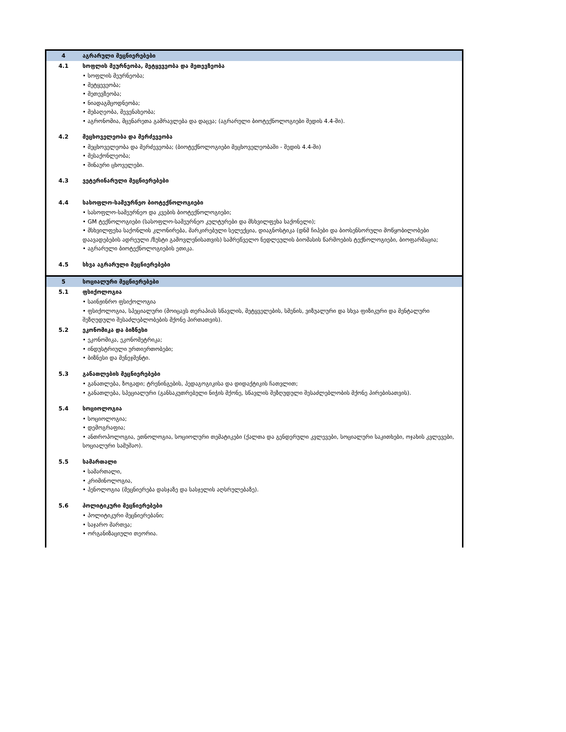| 4 | აგრარული მეცნიერებები |
| 4.1 | სოფლის მეურნეობა, მეტყევეობა და მეთევზეობა |
| | • სოფლის მეურნეობა; • მეტყევეობა; • მეთევზეობა; • ნიადაგმცოდნეობა; • მებაღეობა, მევენახეობა; • აგრონომია, მცენარეთა გამრავლება და დაცვა; (აგრარული ბიოტექნოლოგიები შედის 4.4-ში). |
| 4.2 | მეცხოველეობა და მერძევეობა |
| | • მეცხოველეობა და მერძევეობა; (ბიოტექნოლოგიები მეცხოველეობაში - შედის 4.4-ში) • მესაქონლეობა; • შინაური ცხოველები. |
| 4.3 | ვეტერინარული მეცნიერებები |
| 4.4 | სასოფლო-სამეურნეო ბიოტექნოლოგიები |
| | • სასოფლო-სამეურნეო და კვების ბიოტექნოლოგიები; • GM ტექნოლოგიები (სასოფლო-სამეურნეო კულტურები და მსხვილფეხა საქონელი); • მსხვილფეხა საქონლის კლონირება, მარკირებული სელექცია, დიაგნოსტიკა (დნმ ჩიპები და ბიოსენსორული მოწყობილობები დაავადებების ადრეული /ზუსტი გამოვლენისათვის) სამრეწველო ნედლეულის ბიომასის წარმოების ტექნოლოგიები, ბიოფარმაცია; • აგრარული ბიოტექნოლოგიების ეთიკა. |
| 4.5 | სხვა აგრარული მეცნიერებები |
| 5 | სოციალური მეცნიერებები |
| 5.1 | ფსიქოლოგია |
| | • საინჟინრო ფსიქოლოგია • ფსიქოლოგია, სპეციალური (მოიცავს თერაპიას სწავლის, მეტყველების, სმენის, ვიზუალური და სხვა ფიზიკური და მენტალური შეზღუდული შესაძლებლობების მქონე პირთათვის). |
| 5.2 | ეკონომიკა და ბიზნესი |
| | • ეკონომიკა, ეკონომეტრიკა; • ინდუსტრიული ურთიერთობები; • ბიზნესი და მენეჯმენტი. |
| 5.3 | განათლების მეცნიერებები |
| | • განათლება, ზოგადი; ტრენინგების, პედაგოგიკისა და დიდაქტიკის ჩათვლით; • განათლება, სპეციალური (განსაკუთრებული ნიჭის მქონე, სწავლის შეზღუდული შესაძლებლობის მქონე პირებისათვის). |
| 5.4 | სოციოლოგია |
| | • სოციოლოგია; • დემოგრაფია; • ანთროპოლოგია, ეთნოლოგია, სოციოლური თემატიკები (ქალთა და გენდერული კვლევები, სოციალური საკითხები, ოჯახის კვლევები, სოციალური სამუშაო). |
| 5.5 | სამართალი |
| | • სამართალი, • კრიმინოლოგია, • პენოლოგია (მეცნიერება დასჯაზე და სასჯელის აღსრულებაზე). |
| 5.6 | პოლიტიკური მეცნიერებები |
| | • პოლიტიკური მეცნიერებანი; • საჯარო მართვა; • ორგანიზაციული თეორია. |